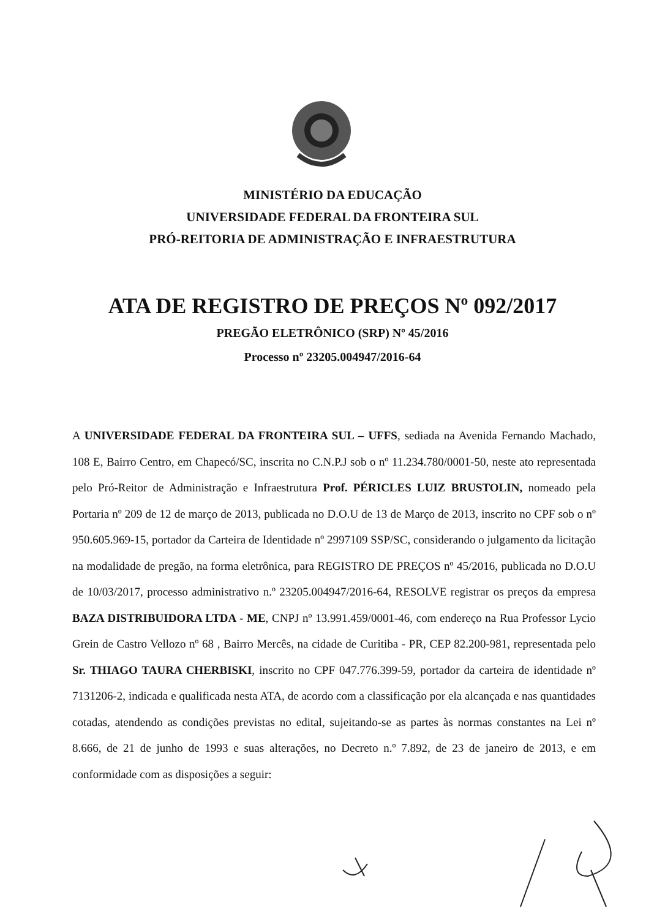MINISTÉRIO DA EDUCAÇÃO
UNIVERSIDADE FEDERAL DA FRONTEIRA SUL
PRÓ-REITORIA DE ADMINISTRAÇÃO E INFRAESTRUTURA
ATA DE REGISTRO DE PREÇOS Nº 092/2017
PREGÃO ELETRÔNICO (SRP) Nº 45/2016
Processo nº 23205.004947/2016-64
A UNIVERSIDADE FEDERAL DA FRONTEIRA SUL – UFFS, sediada na Avenida Fernando Machado, 108 E, Bairro Centro, em Chapecó/SC, inscrita no C.N.P.J sob o nº 11.234.780/0001-50, neste ato representada pelo Pró-Reitor de Administração e Infraestrutura Prof. PÉRICLES LUIZ BRUSTOLIN, nomeado pela Portaria nº 209 de 12 de março de 2013, publicada no D.O.U de 13 de Março de 2013, inscrito no CPF sob o nº 950.605.969-15, portador da Carteira de Identidade nº 2997109 SSP/SC, considerando o julgamento da licitação na modalidade de pregão, na forma eletrônica, para REGISTRO DE PREÇOS nº 45/2016, publicada no D.O.U de 10/03/2017, processo administrativo n.º 23205.004947/2016-64, RESOLVE registrar os preços da empresa BAZA DISTRIBUIDORA LTDA - ME, CNPJ nº 13.991.459/0001-46, com endereço na Rua Professor Lycio Grein de Castro Vellozo nº 68 , Bairro Mercês, na cidade de Curitiba - PR, CEP 82.200-981, representada pelo Sr. THIAGO TAURA CHERBISKI, inscrito no CPF 047.776.399-59, portador da carteira de identidade nº 7131206-2, indicada e qualificada nesta ATA, de acordo com a classificação por ela alcançada e nas quantidades cotadas, atendendo as condições previstas no edital, sujeitando-se as partes às normas constantes na Lei nº 8.666, de 21 de junho de 1993 e suas alterações, no Decreto n.º 7.892, de 23 de janeiro de 2013, e em conformidade com as disposições a seguir: